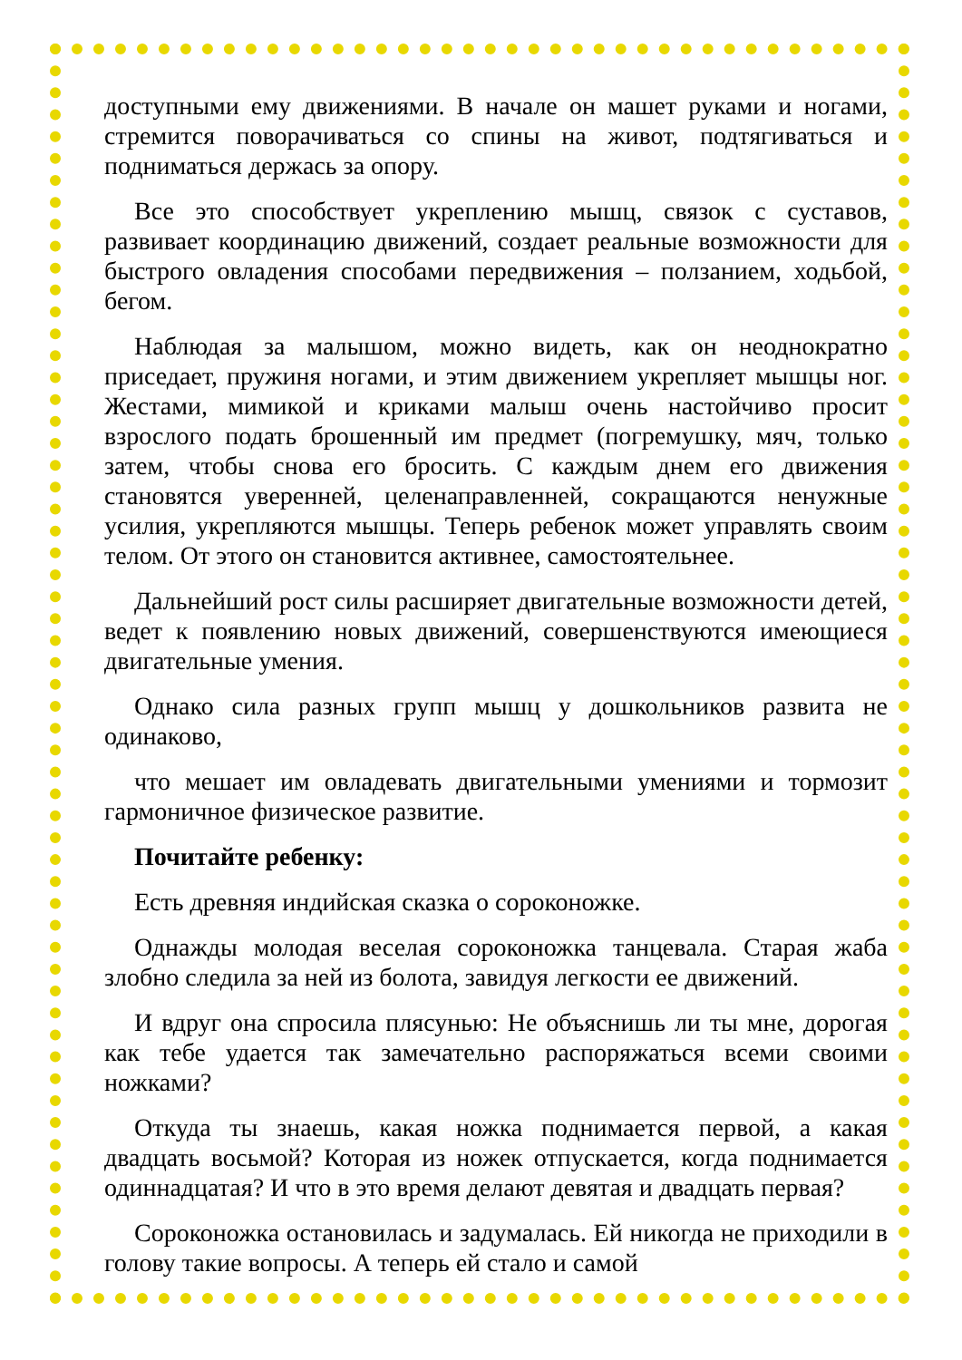доступными ему движениями. В начале он машет руками и ногами, стремится поворачиваться со спины на живот, подтягиваться и подниматься держась за опору.
Все это способствует укреплению мышц, связок с суставов, развивает координацию движений, создает реальные возможности для быстрого овладения способами передвижения – ползанием, ходьбой, бегом.
Наблюдая за малышом, можно видеть, как он неоднократно приседает, пружиня ногами, и этим движением укрепляет мышцы ног. Жестами, мимикой и криками малыш очень настойчиво просит взрослого подать брошенный им предмет (погремушку, мяч, только затем, чтобы снова его бросить. С каждым днем его движения становятся уверенней, целенаправленней, сокращаются ненужные усилия, укрепляются мышцы. Теперь ребенок может управлять своим телом. От этого он становится активнее, самостоятельнее.
Дальнейший рост силы расширяет двигательные возможности детей, ведет к появлению новых движений, совершенствуются имеющиеся двигательные умения.
Однако сила разных групп мышц у дошкольников развита не одинаково,
что мешает им овладевать двигательными умениями и тормозит гармоничное физическое развитие.
Почитайте ребенку:
Есть древняя индийская сказка о сороконожке.
Однажды молодая веселая сороконожка танцевала. Старая жаба злобно следила за ней из болота, завидуя легкости ее движений.
И вдруг она спросила плясунью: Не объяснишь ли ты мне, дорогая как тебе удается так замечательно распоряжаться всеми своими ножками?
Откуда ты знаешь, какая ножка поднимается первой, а какая двадцать восьмой? Которая из ножек отпускается, когда поднимается одиннадцатая? И что в это время делают девятая и двадцать первая?
Сороконожка остановилась и задумалась. Ей никогда не приходили в голову такие вопросы. А теперь ей стало и самой